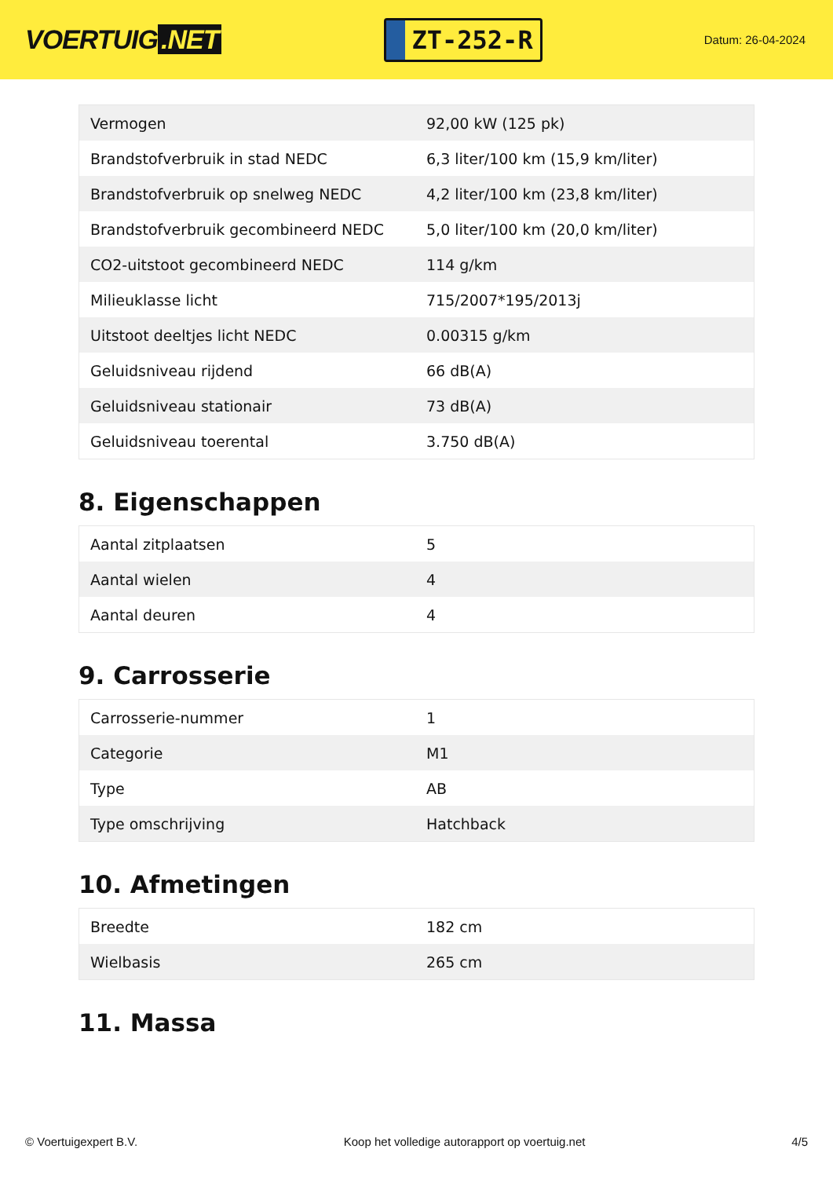VOERTUIG.NET
ZT-252-R
Datum: 26-04-2024
| Vermogen | 92,00 kW (125 pk) |
| Brandstofverbruik in stad NEDC | 6,3 liter/100 km (15,9 km/liter) |
| Brandstofverbruik op snelweg NEDC | 4,2 liter/100 km (23,8 km/liter) |
| Brandstofverbruik gecombineerd NEDC | 5,0 liter/100 km (20,0 km/liter) |
| CO2-uitstoot gecombineerd NEDC | 114 g/km |
| Milieuklasse licht | 715/2007*195/2013j |
| Uitstoot deeltjes licht NEDC | 0.00315 g/km |
| Geluidsniveau rijdend | 66 dB(A) |
| Geluidsniveau stationair | 73 dB(A) |
| Geluidsniveau toerental | 3.750 dB(A) |
8. Eigenschappen
| Aantal zitplaatsen | 5 |
| Aantal wielen | 4 |
| Aantal deuren | 4 |
9. Carrosserie
| Carrosserie-nummer | 1 |
| Categorie | M1 |
| Type | AB |
| Type omschrijving | Hatchback |
10. Afmetingen
| Breedte | 182 cm |
| Wielbasis | 265 cm |
11. Massa
© Voertuigexpert B.V. Koop het volledige autorapport op voertuig.net 4/5